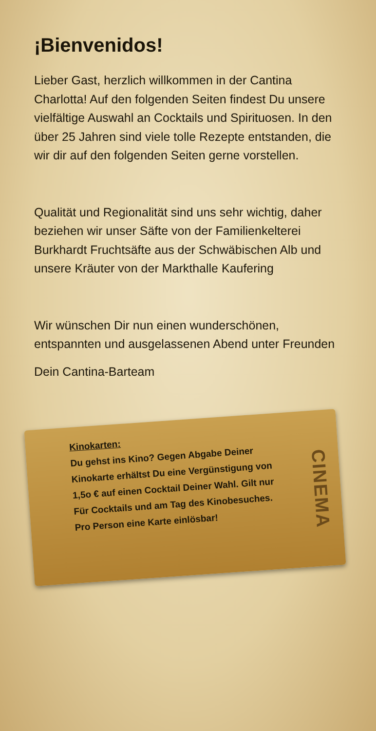¡Bienvenidos!
Lieber Gast, herzlich willkommen in der Cantina Charlotta! Auf den folgenden Seiten findest Du unsere vielfältige Auswahl an Cocktails und Spirituosen. In den über 25 Jahren sind viele tolle Rezepte entstanden, die wir dir auf den folgenden Seiten gerne vorstellen.
Qualität und Regionalität sind uns sehr wichtig, daher beziehen wir unser Säfte von der Familienkelterei Burkhardt Fruchtsäfte aus der Schwäbischen Alb und unsere Kräuter von der Markthalle Kaufering
Wir wünschen Dir nun einen wunderschönen, entspannten und ausgelassenen Abend unter Freunden
Dein Cantina-Barteam
Kinokarten:
Du gehst ins Kino? Gegen Abgabe Deiner Kinokarte erhältst Du eine Vergünstigung von 1,5o € auf einen Cocktail Deiner Wahl. Gilt nur Für Cocktails und am Tag des Kinobesuches.
Pro Person eine Karte einlösbar!
CINEMA